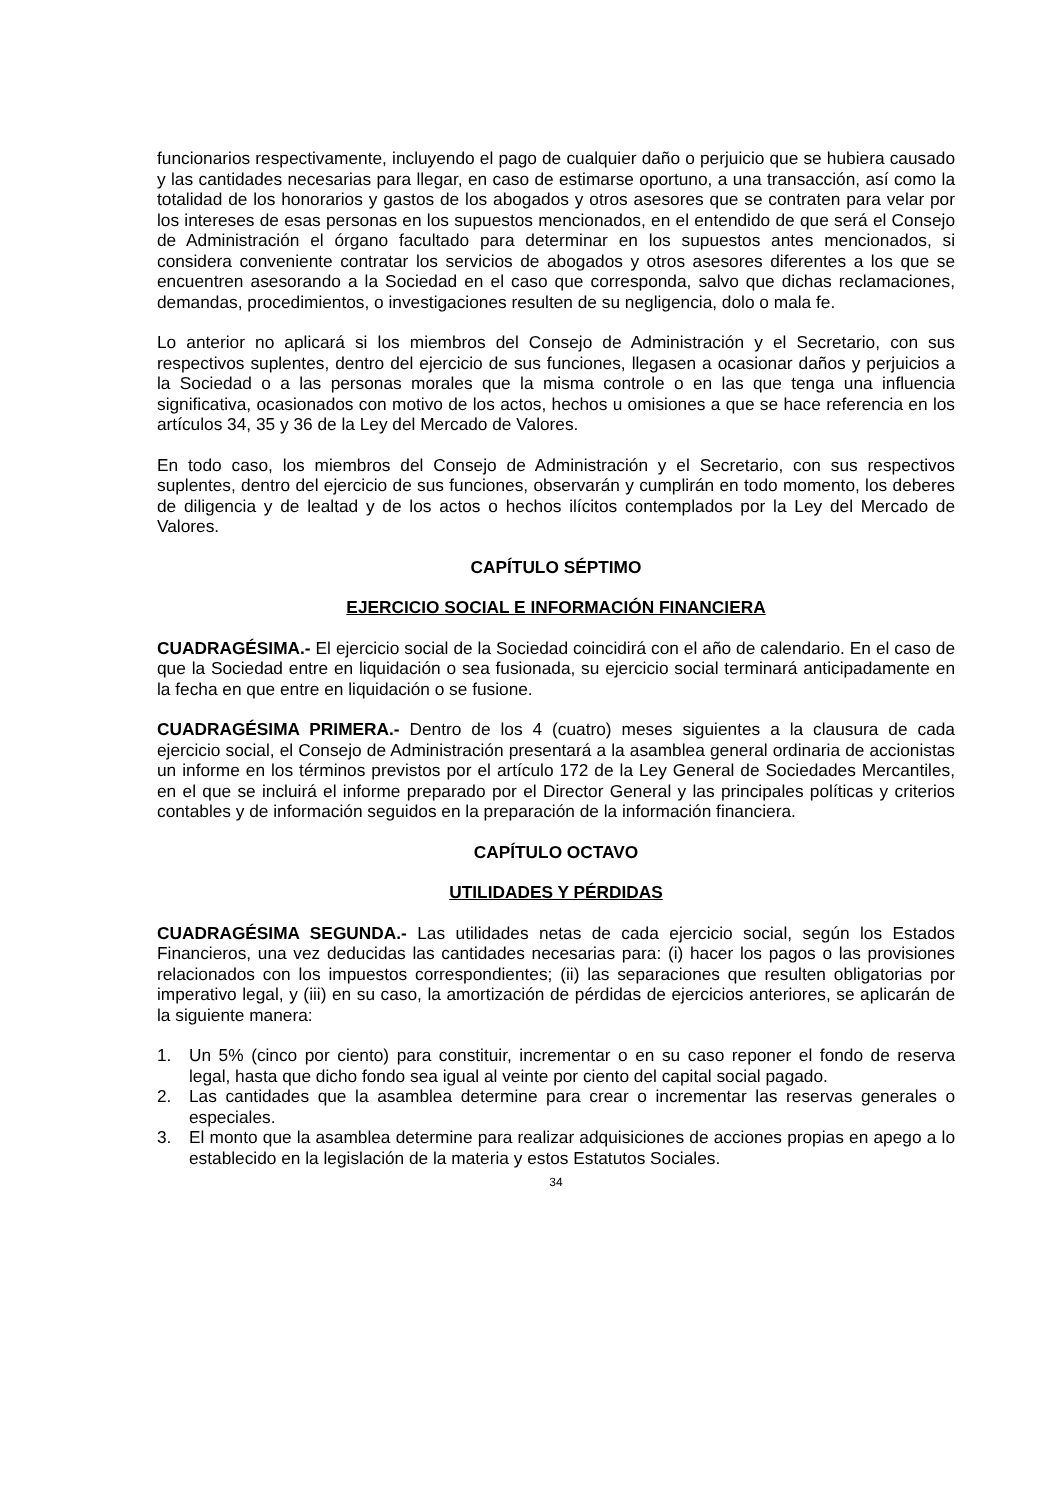funcionarios respectivamente, incluyendo el pago de cualquier daño o perjuicio que se hubiera causado y las cantidades necesarias para llegar, en caso de estimarse oportuno, a una transacción, así como la totalidad de los honorarios y gastos de los abogados y otros asesores que se contraten para velar por los intereses de esas personas en los supuestos mencionados, en el entendido de que será el Consejo de Administración el órgano facultado para determinar en los supuestos antes mencionados, si considera conveniente contratar los servicios de abogados y otros asesores diferentes a los que se encuentren asesorando a la Sociedad en el caso que corresponda, salvo que dichas reclamaciones, demandas, procedimientos, o investigaciones resulten de su negligencia, dolo o mala fe.
Lo anterior no aplicará si los miembros del Consejo de Administración y el Secretario, con sus respectivos suplentes, dentro del ejercicio de sus funciones, llegasen a ocasionar daños y perjuicios a la Sociedad o a las personas morales que la misma controle o en las que tenga una influencia significativa, ocasionados con motivo de los actos, hechos u omisiones a que se hace referencia en los artículos 34, 35 y 36 de la Ley del Mercado de Valores.
En todo caso, los miembros del Consejo de Administración y el Secretario, con sus respectivos suplentes, dentro del ejercicio de sus funciones, observarán y cumplirán en todo momento, los deberes de diligencia y de lealtad y de los actos o hechos ilícitos contemplados por la Ley del Mercado de Valores.
CAPÍTULO SÉPTIMO
EJERCICIO SOCIAL E INFORMACIÓN FINANCIERA
CUADRAGÉSIMA.- El ejercicio social de la Sociedad coincidirá con el año de calendario. En el caso de que la Sociedad entre en liquidación o sea fusionada, su ejercicio social terminará anticipadamente en la fecha en que entre en liquidación o se fusione.
CUADRAGÉSIMA PRIMERA.- Dentro de los 4 (cuatro) meses siguientes a la clausura de cada ejercicio social, el Consejo de Administración presentará a la asamblea general ordinaria de accionistas un informe en los términos previstos por el artículo 172 de la Ley General de Sociedades Mercantiles, en el que se incluirá el informe preparado por el Director General y las principales políticas y criterios contables y de información seguidos en la preparación de la información financiera.
CAPÍTULO OCTAVO
UTILIDADES Y PÉRDIDAS
CUADRAGÉSIMA SEGUNDA.- Las utilidades netas de cada ejercicio social, según los Estados Financieros, una vez deducidas las cantidades necesarias para: (i) hacer los pagos o las provisiones relacionados con los impuestos correspondientes; (ii) las separaciones que resulten obligatorias por imperativo legal, y (iii) en su caso, la amortización de pérdidas de ejercicios anteriores, se aplicarán de la siguiente manera:
1. Un 5% (cinco por ciento) para constituir, incrementar o en su caso reponer el fondo de reserva legal, hasta que dicho fondo sea igual al veinte por ciento del capital social pagado.
2. Las cantidades que la asamblea determine para crear o incrementar las reservas generales o especiales.
3. El monto que la asamblea determine para realizar adquisiciones de acciones propias en apego a lo establecido en la legislación de la materia y estos Estatutos Sociales.
34